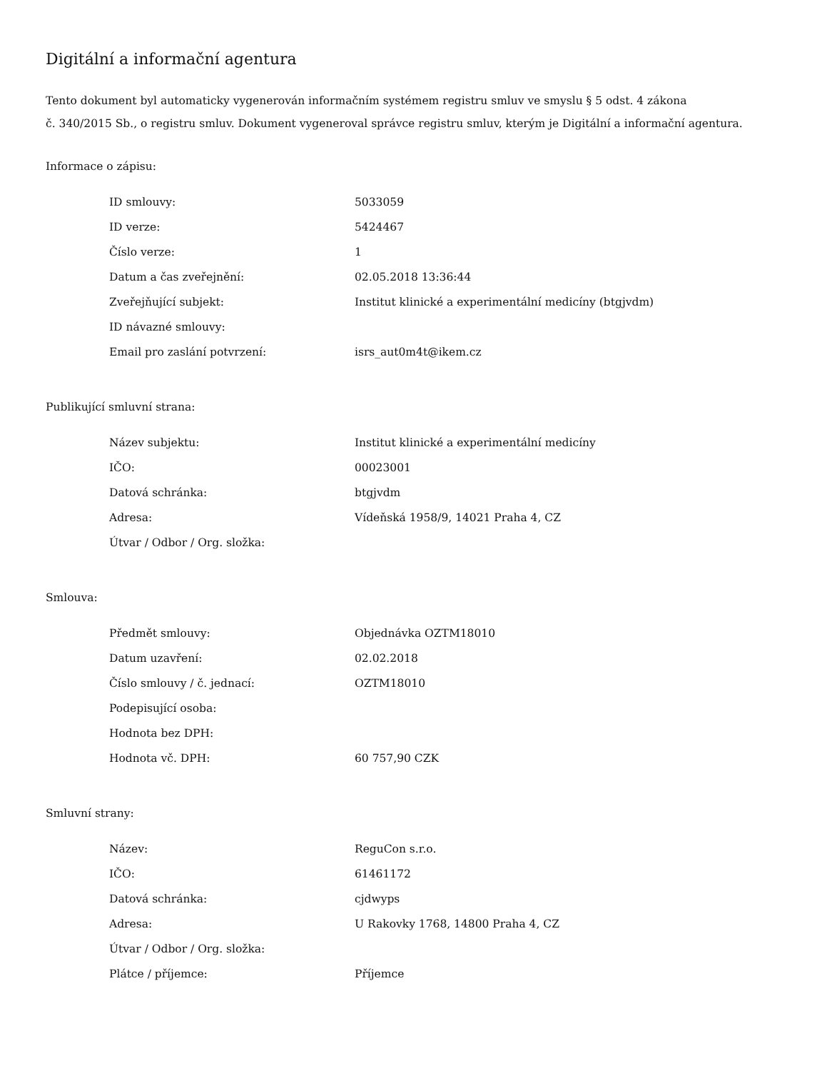Digitální a informační agentura
Tento dokument byl automaticky vygenerován informačním systémem registru smluv ve smyslu § 5 odst. 4 zákona
č. 340/2015 Sb., o registru smluv. Dokument vygeneroval správce registru smluv, kterým je Digitální a informační agentura.
Informace o zápisu:
| ID smlouvy: | 5033059 |
| ID verze: | 5424467 |
| Číslo verze: | 1 |
| Datum a čas zveřejnění: | 02.05.2018 13:36:44 |
| Zveřejňující subjekt: | Institut klinické a experimentální medicíny (btgjvdm) |
| ID návazné smlouvy: | |
| Email pro zaslání potvrzení: | isrs_aut0m4t@ikem.cz |
Publikující smluvní strana:
| Název subjektu: | Institut klinické a experimentální medicíny |
| IČO: | 00023001 |
| Datová schránka: | btgjvdm |
| Adresa: | Vídeňská 1958/9, 14021 Praha 4, CZ |
| Útvar / Odbor / Org. složka: | |
Smlouva:
| Předmět smlouvy: | Objednávka OZTM18010 |
| Datum uzavření: | 02.02.2018 |
| Číslo smlouvy / č. jednací: | OZTM18010 |
| Podepisující osoba: | |
| Hodnota bez DPH: | |
| Hodnota vč. DPH: | 60 757,90 CZK |
Smluvní strany:
| Název: | ReguCon s.r.o. |
| IČO: | 61461172 |
| Datová schránka: | cjdwyps |
| Adresa: | U Rakovky 1768, 14800 Praha 4, CZ |
| Útvar / Odbor / Org. složka: | |
| Plátce / příjemce: | Příjemce |